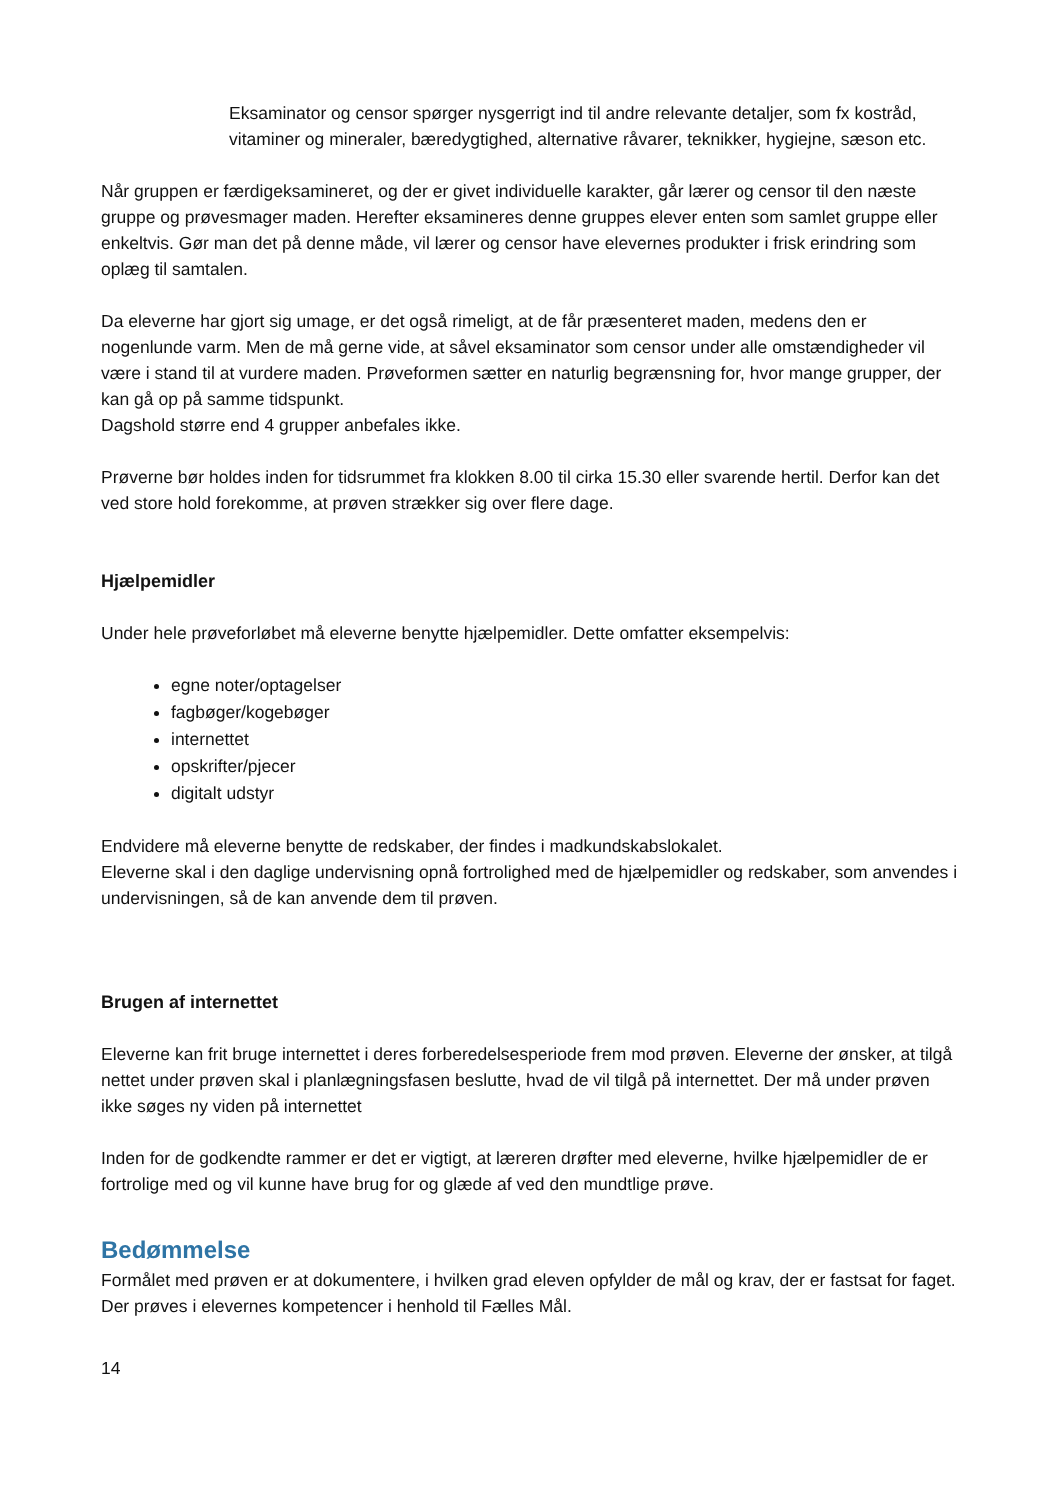Eksaminator og censor spørger nysgerrigt ind til andre relevante detaljer, som fx kostråd, vitaminer og mineraler, bæredygtighed, alternative råvarer, teknikker, hygiejne, sæson etc.
Når gruppen er færdigeksamineret, og der er givet individuelle karakter, går lærer og censor til den næste gruppe og prøvesmager maden. Herefter eksamineres denne gruppes elever enten som samlet gruppe eller enkeltvis. Gør man det på denne måde, vil lærer og censor have elevernes produkter i frisk erindring som oplæg til samtalen.
Da eleverne har gjort sig umage, er det også rimeligt, at de får præsenteret maden, medens den er nogenlunde varm. Men de må gerne vide, at såvel eksaminator som censor under alle omstændigheder vil være i stand til at vurdere maden. Prøveformen sætter en naturlig begrænsning for, hvor mange grupper, der kan gå op på samme tidspunkt.
Dagshold større end 4 grupper anbefales ikke.
Prøverne bør holdes inden for tidsrummet fra klokken 8.00 til cirka 15.30 eller svarende hertil. Derfor kan det ved store hold forekomme, at prøven strækker sig over flere dage.
Hjælpemidler
Under hele prøveforløbet må eleverne benytte hjælpemidler. Dette omfatter eksempelvis:
egne noter/optagelser
fagbøger/kogebøger
internettet
opskrifter/pjecer
digitalt udstyr
Endvidere må eleverne benytte de redskaber, der findes i madkundskabslokalet.
Eleverne skal i den daglige undervisning opnå fortrolighed med de hjælpemidler og redskaber, som anvendes i undervisningen, så de kan anvende dem til prøven.
Brugen af internettet
Eleverne kan frit bruge internettet i deres forberedelsesperiode frem mod prøven. Eleverne der ønsker, at tilgå nettet under prøven skal i planlægningsfasen beslutte, hvad de vil tilgå på internettet. Der må under prøven ikke søges ny viden på internettet
Inden for de godkendte rammer er det er vigtigt, at læreren drøfter med eleverne, hvilke hjælpemidler de er fortrolige med og vil kunne have brug for og glæde af ved den mundtlige prøve.
Bedømmelse
Formålet med prøven er at dokumentere, i hvilken grad eleven opfylder de mål og krav, der er fastsat for faget. Der prøves i elevernes kompetencer i henhold til Fælles Mål.
14